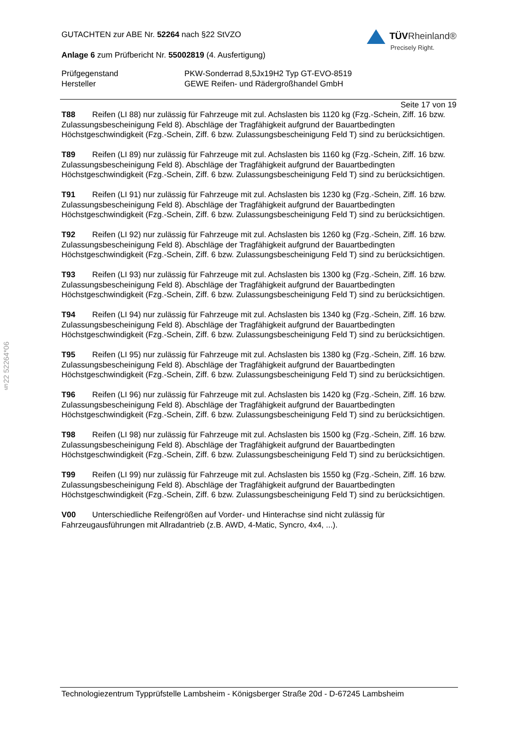§22 52264*06
GUTACHTEN zur ABE Nr. 52264 nach §22 StVZO
Anlage 6 zum Prüfbericht Nr. 55002819 (4. Ausfertigung)
TÜVRheinland®
Precisely Right.
Prüfgegenstand PKW-Sonderrad 8,5Jx19H2 Typ GT-EVO-8519 Hersteller GEWE Reifen- und Rädergroßhandel GmbH
Seite 17 von 19
T88 Reifen (LI 88) nur zulässig für Fahrzeuge mit zul. Achslasten bis 1120 kg (Fzg.-Schein, Ziff. 16 bzw. Zulassungsbescheinigung Feld 8). Abschläge der Tragfähigkeit aufgrund der Bauartbedingten Höchstgeschwindigkeit (Fzg.-Schein, Ziff. 6 bzw. Zulassungsbescheinigung Feld T) sind zu berücksichtigen.
T89 Reifen (LI 89) nur zulässig für Fahrzeuge mit zul. Achslasten bis 1160 kg (Fzg.-Schein, Ziff. 16 bzw. Zulassungsbescheinigung Feld 8). Abschläge der Tragfähigkeit aufgrund der Bauartbedingten Höchstgeschwindigkeit (Fzg.-Schein, Ziff. 6 bzw. Zulassungsbescheinigung Feld T) sind zu berücksichtigen.
T91 Reifen (LI 91) nur zulässig für Fahrzeuge mit zul. Achslasten bis 1230 kg (Fzg.-Schein, Ziff. 16 bzw. Zulassungsbescheinigung Feld 8). Abschläge der Tragfähigkeit aufgrund der Bauartbedingten Höchstgeschwindigkeit (Fzg.-Schein, Ziff. 6 bzw. Zulassungsbescheinigung Feld T) sind zu berücksichtigen.
T92 Reifen (LI 92) nur zulässig für Fahrzeuge mit zul. Achslasten bis 1260 kg (Fzg.-Schein, Ziff. 16 bzw. Zulassungsbescheinigung Feld 8). Abschläge der Tragfähigkeit aufgrund der Bauartbedingten Höchstgeschwindigkeit (Fzg.-Schein, Ziff. 6 bzw. Zulassungsbescheinigung Feld T) sind zu berücksichtigen.
T93 Reifen (LI 93) nur zulässig für Fahrzeuge mit zul. Achslasten bis 1300 kg (Fzg.-Schein, Ziff. 16 bzw. Zulassungsbescheinigung Feld 8). Abschläge der Tragfähigkeit aufgrund der Bauartbedingten Höchstgeschwindigkeit (Fzg.-Schein, Ziff. 6 bzw. Zulassungsbescheinigung Feld T) sind zu berücksichtigen.
T94 Reifen (LI 94) nur zulässig für Fahrzeuge mit zul. Achslasten bis 1340 kg (Fzg.-Schein, Ziff. 16 bzw. Zulassungsbescheinigung Feld 8). Abschläge der Tragfähigkeit aufgrund der Bauartbedingten Höchstgeschwindigkeit (Fzg.-Schein, Ziff. 6 bzw. Zulassungsbescheinigung Feld T) sind zu berücksichtigen.
T95 Reifen (LI 95) nur zulässig für Fahrzeuge mit zul. Achslasten bis 1380 kg (Fzg.-Schein, Ziff. 16 bzw. Zulassungsbescheinigung Feld 8). Abschläge der Tragfähigkeit aufgrund der Bauartbedingten Höchstgeschwindigkeit (Fzg.-Schein, Ziff. 6 bzw. Zulassungsbescheinigung Feld T) sind zu berücksichtigen.
T96 Reifen (LI 96) nur zulässig für Fahrzeuge mit zul. Achslasten bis 1420 kg (Fzg.-Schein, Ziff. 16 bzw. Zulassungsbescheinigung Feld 8). Abschläge der Tragfähigkeit aufgrund der Bauartbedingten Höchstgeschwindigkeit (Fzg.-Schein, Ziff. 6 bzw. Zulassungsbescheinigung Feld T) sind zu berücksichtigen.
T98 Reifen (LI 98) nur zulässig für Fahrzeuge mit zul. Achslasten bis 1500 kg (Fzg.-Schein, Ziff. 16 bzw. Zulassungsbescheinigung Feld 8). Abschläge der Tragfähigkeit aufgrund der Bauartbedingten Höchstgeschwindigkeit (Fzg.-Schein, Ziff. 6 bzw. Zulassungsbescheinigung Feld T) sind zu berücksichtigen.
T99 Reifen (LI 99) nur zulässig für Fahrzeuge mit zul. Achslasten bis 1550 kg (Fzg.-Schein, Ziff. 16 bzw. Zulassungsbescheinigung Feld 8). Abschläge der Tragfähigkeit aufgrund der Bauartbedingten Höchstgeschwindigkeit (Fzg.-Schein, Ziff. 6 bzw. Zulassungsbescheinigung Feld T) sind zu berücksichtigen.
V00 Unterschiedliche Reifengrößen auf Vorder- und Hinterachse sind nicht zulässig für Fahrzeugausführungen mit Allradantrieb (z.B. AWD, 4-Matic, Syncro, 4x4, ...).
Technologiezentrum Typprüfstelle Lambsheim - Königsberger Straße 20d - D-67245 Lambsheim